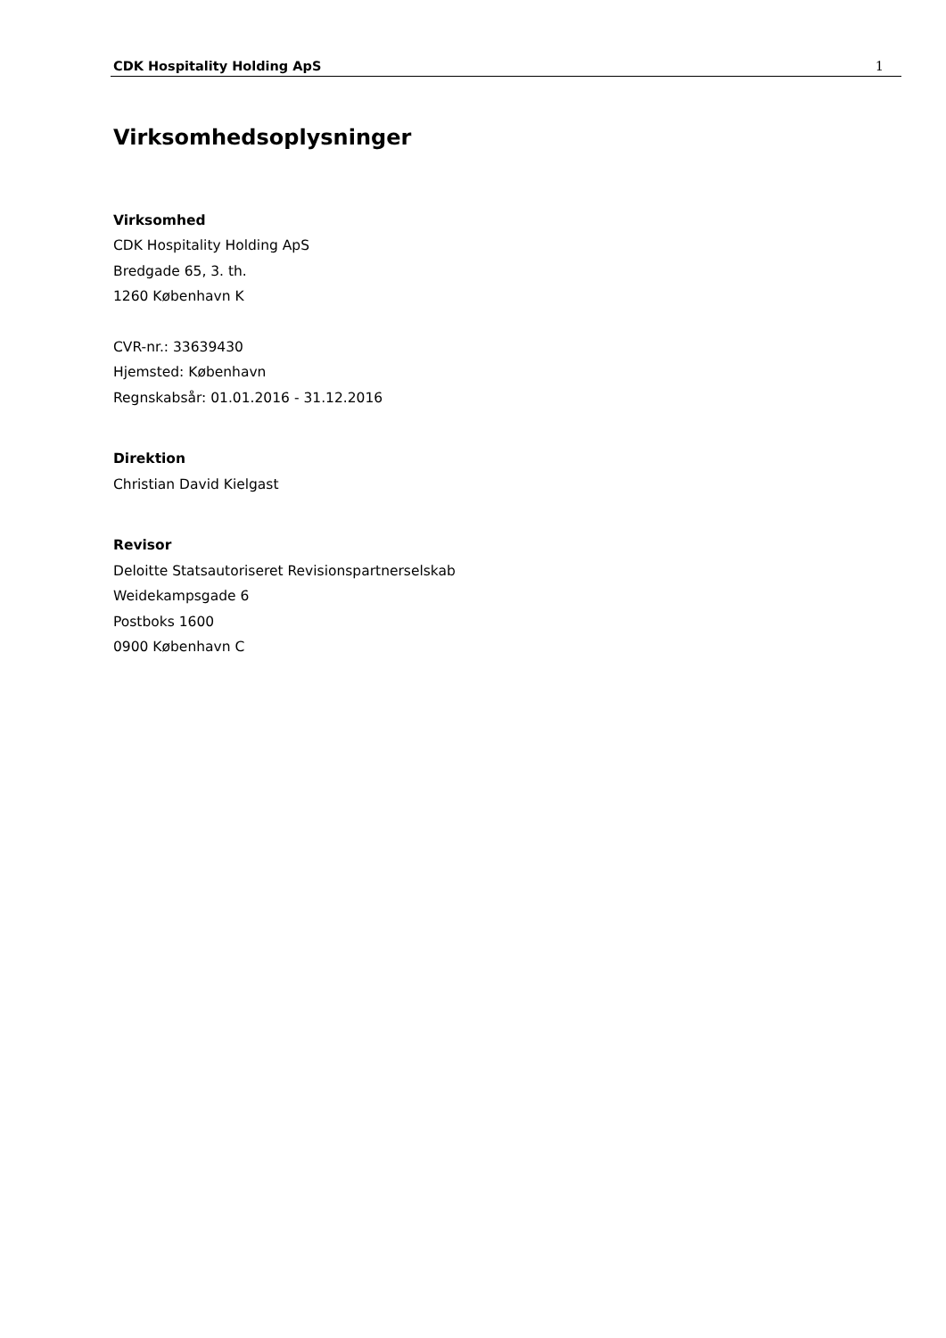CDK Hospitality Holding ApS 1
Virksomhedsoplysninger
Virksomhed
CDK Hospitality Holding ApS
Bredgade 65, 3. th.
1260 København K
CVR-nr.: 33639430
Hjemsted: København
Regnskabsår: 01.01.2016 - 31.12.2016
Direktion
Christian David Kielgast
Revisor
Deloitte Statsautoriseret Revisionspartnerselskab
Weidekampsgade 6
Postboks 1600
0900 København C